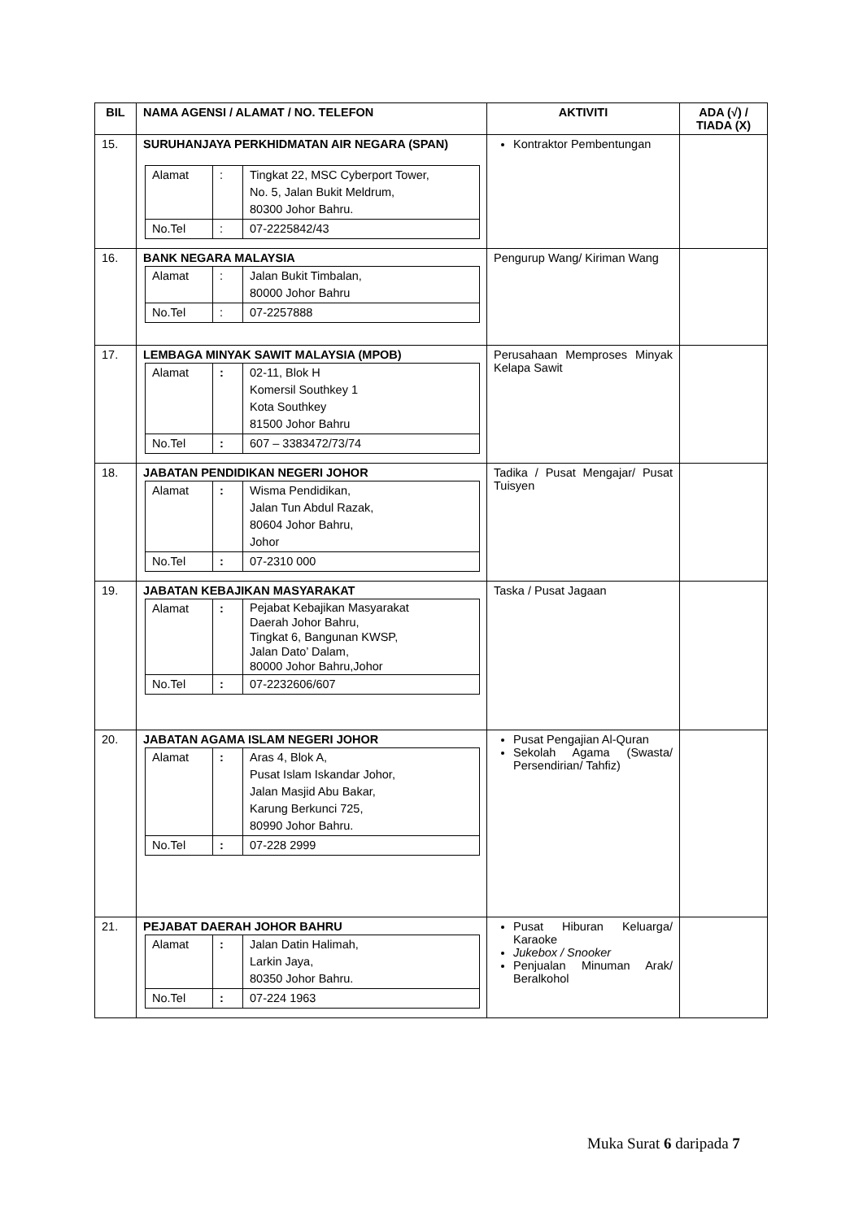| BIL | NAMA AGENSI / ALAMAT / NO. TELEFON | AKTIVITI | ADA (√) / TIADA (X) |
| --- | --- | --- | --- |
| 15. | SURUHANJAYA PERKHIDMATAN AIR NEGARA (SPAN) / Alamat / : / Tingkat 22, MSC Cyberport Tower, No. 5, Jalan Bukit Meldrum, 80300 Johor Bahru. / / No.Tel / : / 07-2225842/43 / | Kontraktor Pembentungan | |
| 16. | BANK NEGARA MALAYSIA / Alamat / : / Jalan Bukit Timbalan, 80000 Johor Bahru / / No.Tel / : / 07-2257888 / | Pengurup Wang/ Kiriman Wang | |
| 17. | LEMBAGA MINYAK SAWIT MALAYSIA (MPOB) / Alamat / : / 02-11, Blok H Komersil Southkey 1 Kota Southkey 81500 Johor Bahru / / No.Tel / : / 607 – 3383472/73/74 / | Perusahaan Memproses Minyak Kelapa Sawit | |
| 18. | JABATAN PENDIDIKAN NEGERI JOHOR / Alamat / : / Wisma Pendidikan, Jalan Tun Abdul Razak, 80604 Johor Bahru, Johor / / No.Tel / : / 07-2310 000 / | Tadika / Pusat Mengajar/ Pusat Tuisyen | |
| 19. | JABATAN KEBAJIKAN MASYARAKAT / Alamat / : / Pejabat Kebajikan Masyarakat Daerah Johor Bahru, Tingkat 6, Bangunan KWSP, Jalan Dato’ Dalam, 80000 Johor Bahru,Johor / / No.Tel / : / 07-2232606/607 / | Taska / Pusat Jagaan | |
| 20. | JABATAN AGAMA ISLAM NEGERI JOHOR / Alamat / : / Aras 4, Blok A, Pusat Islam Iskandar Johor, Jalan Masjid Abu Bakar, Karung Berkunci 725, 80990 Johor Bahru. / / No.Tel / : / 07-228 2999 / | Pusat Pengajian Al-Quran Sekolah Agama (Swasta/ Persendirian/ Tahfiz) | |
| 21. | PEJABAT DAERAH JOHOR BAHRU / Alamat / : / Jalan Datin Halimah, Larkin Jaya, 80350 Johor Bahru. / / No.Tel / : / 07-224 1963 / | Pusat Hiburan Keluarga/ Karaoke Jukebox / Snooker Penjualan Minuman Arak/ Beralkohol | |
Muka Surat 6 daripada 7